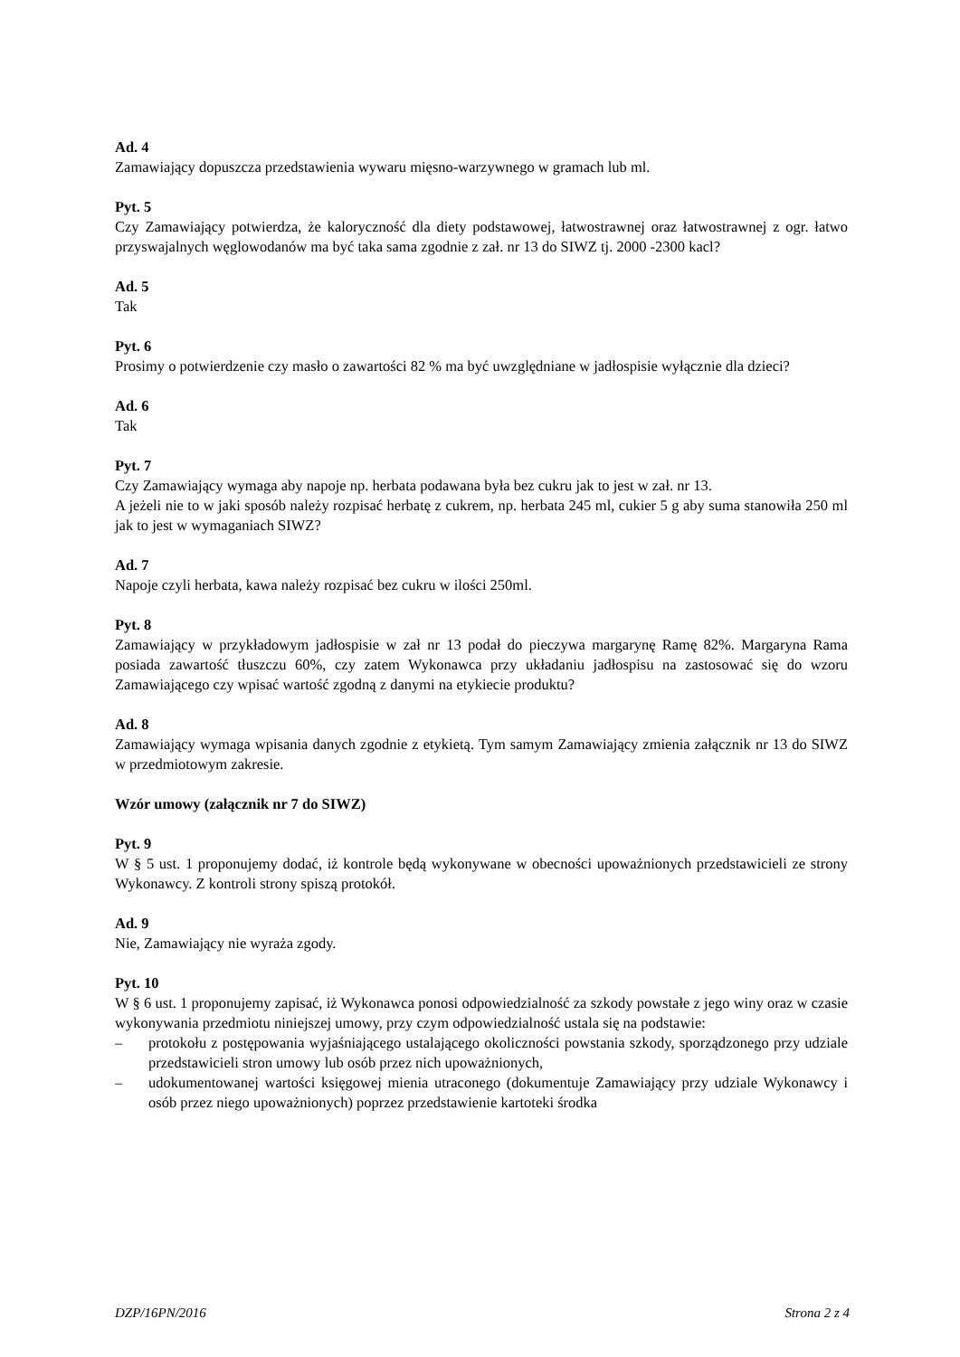Ad. 4
Zamawiający dopuszcza przedstawienia wywaru mięsno-warzywnego w gramach lub ml.
Pyt. 5
Czy Zamawiający potwierdza, że kaloryczność dla diety podstawowej, łatwostrawnej oraz łatwostrawnej z ogr. łatwo przyswajalnych węglowodanów ma być taka sama zgodnie z zał. nr 13 do SIWZ tj. 2000 -2300 kacl?
Ad. 5
Tak
Pyt. 6
Prosimy o potwierdzenie czy masło o zawartości 82 % ma być uwzględniane w jadłospisie wyłącznie dla dzieci?
Ad. 6
Tak
Pyt. 7
Czy Zamawiający wymaga aby napoje np. herbata podawana była bez cukru jak to jest w zał. nr 13.
A jeżeli nie to w jaki sposób należy rozpisać herbatę z cukrem, np. herbata 245 ml, cukier 5 g aby suma stanowiła 250 ml jak to jest w wymaganiach SIWZ?
Ad. 7
Napoje czyli herbata, kawa należy rozpisać bez cukru w ilości 250ml.
Pyt. 8
Zamawiający w przykładowym jadłospisie w zał nr 13 podał do pieczywa margarynę Ramę 82%. Margaryna Rama posiada zawartość tłuszczu 60%, czy zatem Wykonawca przy układaniu jadłospisu na zastosować się do wzoru Zamawiającego czy wpisać wartość zgodną z danymi na etykiecie produktu?
Ad. 8
Zamawiający wymaga wpisania danych zgodnie z etykietą. Tym samym Zamawiający zmienia załącznik nr 13 do SIWZ w przedmiotowym zakresie.
Wzór umowy (załącznik nr 7 do SIWZ)
Pyt. 9
W § 5 ust. 1 proponujemy dodać, iż kontrole będą wykonywane w obecności upoważnionych przedstawicieli ze strony Wykonawcy. Z kontroli strony spiszą protokół.
Ad. 9
Nie, Zamawiający nie wyraża zgody.
Pyt. 10
W § 6 ust. 1 proponujemy zapisać, iż Wykonawca ponosi odpowiedzialność za szkody powstałe z jego winy oraz w czasie wykonywania przedmiotu niniejszej umowy, przy czym odpowiedzialność ustala się na podstawie:
– protokołu z postępowania wyjaśniającego ustalającego okoliczności powstania szkody, sporządzonego przy udziale przedstawicieli stron umowy lub osób przez nich upoważnionych,
– udokumentowanej wartości księgowej mienia utraconego (dokumentuje Zamawiający przy udziale Wykonawcy i osób przez niego upoważnionych) poprzez przedstawienie kartoteki środka
DZP/16PN/2016 Strona 2 z 4